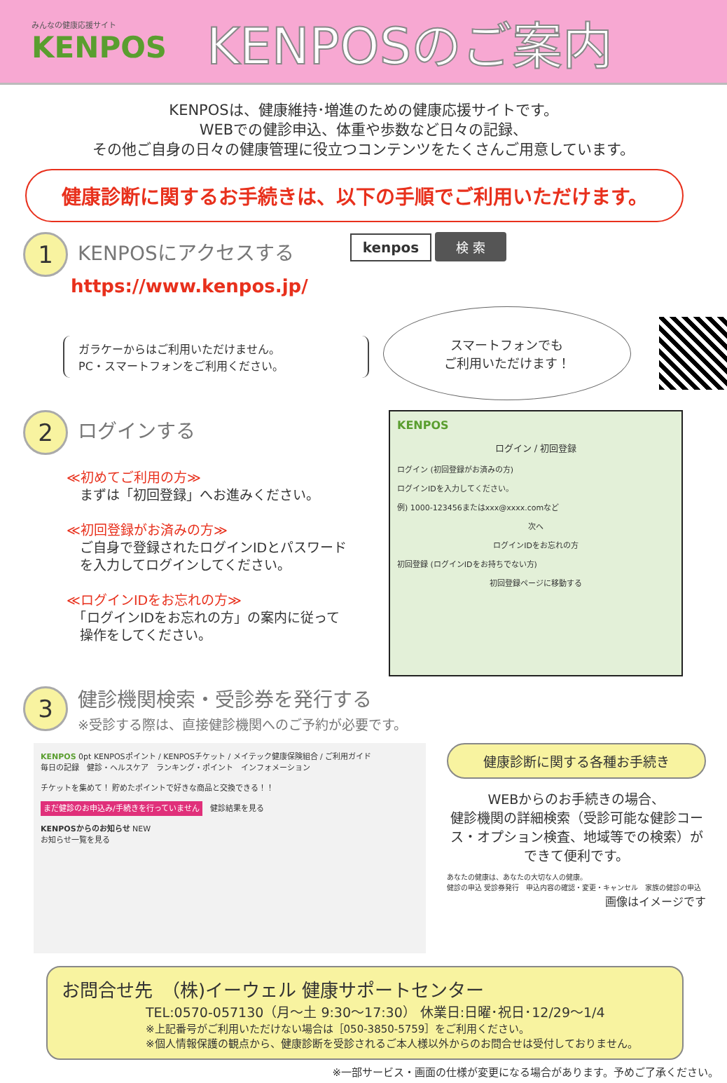みんなの健康応援サイト
KENPOS
KENPOSのご案内
KENPOSは、健康維持･増進のための健康応援サイトです。
WEBでの健診申込、体重や歩数など日々の記録、
その他ご自身の日々の健康管理に役立つコンテンツをたくさんご用意しています。
健康診断に関するお手続きは、以下の手順でご利用いただけます。
1
KENPOSにアクセスする
https://www.kenpos.jp/
kenpos 検 索
ガラケーからはご利用いただけません。
PC・スマートフォンをご利用ください。
スマートフォンでも
ご利用いただけます！
2
ログインする
≪初めてご利用の方≫
　まずは「初回登録」へお進みください。
≪初回登録がお済みの方≫
　ご自身で登録されたログインIDとパスワード
　を入力してログインしてください。
≪ログインIDをお忘れの方≫
　「ログインIDをお忘れの方」の案内に従って
　操作をしてください。
KENPOS
ログイン / 初回登録
ログイン (初回登録がお済みの方)
ログインIDを入力してください。
例) 1000-123456またはxxx@xxxx.comなど
次へ
ログインIDをお忘れの方
初回登録 (ログインIDをお持ちでない方)
初回登録ページに移動する
3
健診機関検索・受診券を発行する
※受診する際は、直接健診機関へのご予約が必要です。
KENPOS 0pt KENPOSポイント / KENPOSチケット / メイテック健康保険組合 / ご利用ガイド
毎日の記録　健診・ヘルスケア　ランキング・ポイント　インフォメーション
チケットを集めて！ 貯めたポイントで好きな商品と交換できる！！
まだ健診のお申込み/手続きを行っていません　健診結果を見る
KENPOSからのお知らせ NEW
お知らせ一覧を見る
健康診断に関する各種お手続き
WEBからのお手続きの場合、
健診機関の詳細検索（受診可能な健診コース・オプション検査、地域等での検索）ができて便利です。
あなたの健康は、あなたの大切な人の健康。
健診の申込 受診券発行　申込内容の確認・変更・キャンセル　家族の健診の申込
画像はイメージです
お問合せ先　（株)イーウェル 健康サポートセンター
TEL:0570-057130（月～土 9:30～17:30） 休業日:日曜･祝日･12/29～1/4
※上記番号がご利用いただけない場合は［050-3850-5759］をご利用ください。
※個人情報保護の観点から、健康診断を受診されるご本人様以外からのお問合せは受付しておりません。
※一部サービス・画面の仕様が変更になる場合があります。予めご了承ください。